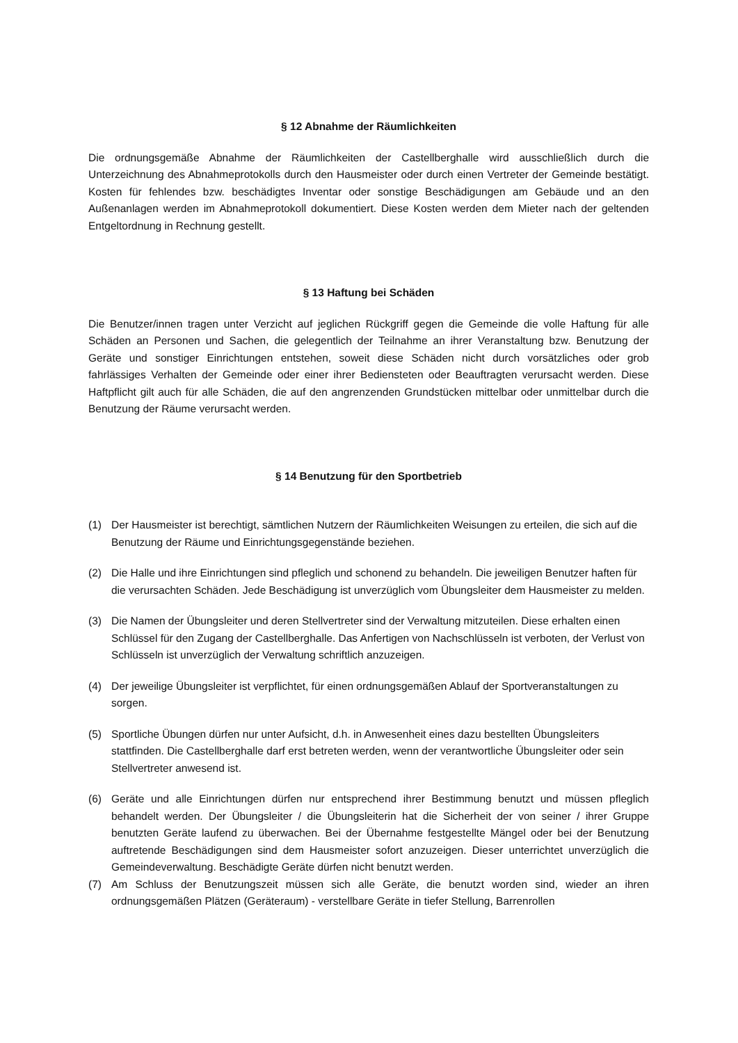§ 12 Abnahme der Räumlichkeiten
Die ordnungsgemäße Abnahme der Räumlichkeiten der Castellberghalle wird ausschließlich durch die Unterzeichnung des Abnahmeprotokolls durch den Hausmeister oder durch einen Vertreter der Gemeinde bestätigt. Kosten für fehlendes bzw. beschädigtes Inventar oder sonstige Beschädigungen am Gebäude und an den Außenanlagen werden im Abnahmeprotokoll dokumentiert. Diese Kosten werden dem Mieter nach der geltenden Entgeltordnung in Rechnung gestellt.
§ 13 Haftung bei Schäden
Die Benutzer/innen tragen unter Verzicht auf jeglichen Rückgriff gegen die Gemeinde die volle Haftung für alle Schäden an Personen und Sachen, die gelegentlich der Teilnahme an ihrer Veranstaltung bzw. Benutzung der Geräte und sonstiger Einrichtungen entstehen, soweit diese Schäden nicht durch vorsätzliches oder grob fahrlässiges Verhalten der Gemeinde oder einer ihrer Bediensteten oder Beauftragten verursacht werden. Diese Haftpflicht gilt auch für alle Schäden, die auf den angrenzenden Grundstücken mittelbar oder unmittelbar durch die Benutzung der Räume verursacht werden.
§ 14 Benutzung für den Sportbetrieb
(1) Der Hausmeister ist berechtigt, sämtlichen Nutzern der Räumlichkeiten Weisungen zu erteilen, die sich auf die Benutzung der Räume und Einrichtungsgegenstände beziehen.
(2) Die Halle und ihre Einrichtungen sind pfleglich und schonend zu behandeln. Die jeweiligen Benutzer haften für die verursachten Schäden. Jede Beschädigung ist unverzüglich vom Übungsleiter dem Hausmeister zu melden.
(3) Die Namen der Übungsleiter und deren Stellvertreter sind der Verwaltung mitzuteilen. Diese erhalten einen Schlüssel für den Zugang der Castellberghalle. Das Anfertigen von Nachschlüsseln ist verboten, der Verlust von Schlüsseln ist unverzüglich der Verwaltung schriftlich anzuzeigen.
(4) Der jeweilige Übungsleiter ist verpflichtet, für einen ordnungsgemäßen Ablauf der Sportveranstaltungen zu sorgen.
(5) Sportliche Übungen dürfen nur unter Aufsicht, d.h. in Anwesenheit eines dazu bestellten Übungsleiters stattfinden. Die Castellberghalle darf erst betreten werden, wenn der verantwortliche Übungsleiter oder sein Stellvertreter anwesend ist.
(6) Geräte und alle Einrichtungen dürfen nur entsprechend ihrer Bestimmung benutzt und müssen pfleglich behandelt werden. Der Übungsleiter / die Übungsleiterin hat die Sicherheit der von seiner / ihrer Gruppe benutzten Geräte laufend zu überwachen. Bei der Übernahme festgestellte Mängel oder bei der Benutzung auftretende Beschädigungen sind dem Hausmeister sofort anzuzeigen. Dieser unterrichtet unverzüglich die Gemeindeverwaltung. Beschädigte Geräte dürfen nicht benutzt werden.
(7) Am Schluss der Benutzungszeit müssen sich alle Geräte, die benutzt worden sind, wieder an ihren ordnungsgemäßen Plätzen (Geräteraum) - verstellbare Geräte in tiefer Stellung, Barrenrollen